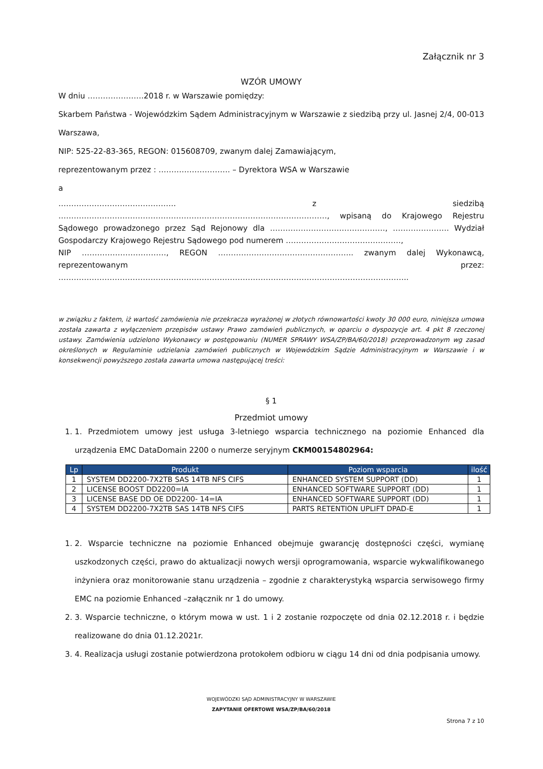Załącznik nr 3
WZÓR UMOWY
W dniu ………………….2018 r. w Warszawie pomiędzy:
Skarbem Państwa - Wojewódzkim Sądem Administracyjnym w Warszawie z siedzibą przy ul. Jasnej 2/4, 00-013 Warszawa,
NIP: 525-22-83-365, REGON: 015608709, zwanym dalej Zamawiającym,
reprezentowanym przez : ………………………. – Dyrektora WSA w Warszawie
a
………………………………………. z siedzibą ……………………………………………………………………………………………, wpisaną do Krajowego Rejestru Sądowego prowadzonego przez Sąd Rejonowy dla ………………………………………, …………………. Wydział Gospodarczy Krajowego Rejestru Sądowego pod numerem ………………………………………,
NIP ……………………………, REGON …………………………………………….. zwanym dalej Wykonawcą, reprezentowanym przez: ………………………………………………………………………………………………………………………..
w związku z faktem, iż wartość zamówienia nie przekracza wyrażonej w złotych równowartości kwoty 30 000 euro, niniejsza umowa została zawarta z wyłączeniem przepisów ustawy Prawo zamówień publicznych, w oparciu o dyspozycje art. 4 pkt 8 rzeczonej ustawy. Zamówienia udzielono Wykonawcy w postępowaniu (NUMER SPRAWY WSA/ZP/BA/60/2018) przeprowadzonym wg zasad określonych w Regulaminie udzielania zamówień publicznych w Wojewódzkim Sądzie Administracyjnym w Warszawie i w konsekwencji powyższego została zawarta umowa następującej treści:
§ 1
Przedmiot umowy
1. 1. Przedmiotem umowy jest usługa 3-letniego wsparcia technicznego na poziomie Enhanced dla urządzenia EMC DataDomain 2200 o numerze seryjnym CKM00154802964:
| Lp | Produkt | Poziom wsparcia | ilość |
| --- | --- | --- | --- |
| 1 | SYSTEM DD2200-7X2TB SAS 14TB NFS CIFS | ENHANCED SYSTEM SUPPORT (DD) | 1 |
| 2 | LICENSE BOOST DD2200=IA | ENHANCED SOFTWARE SUPPORT (DD) | 1 |
| 3 | LICENSE BASE DD OE DD2200- 14=IA | ENHANCED SOFTWARE SUPPORT (DD) | 1 |
| 4 | SYSTEM DD2200-7X2TB SAS 14TB NFS CIFS | PARTS RETENTION UPLIFT DPAD-E | 1 |
1. 2. Wsparcie techniczne na poziomie Enhanced obejmuje gwarancję dostępności części, wymianę uszkodzonych części, prawo do aktualizacji nowych wersji oprogramowania, wsparcie wykwalifikowanego inżyniera oraz monitorowanie stanu urządzenia – zgodnie z charakterystyką wsparcia serwisowego firmy EMC na poziomie Enhanced –załącznik nr 1 do umowy.
2. 3. Wsparcie techniczne, o którym mowa w ust. 1 i 2 zostanie rozpoczęte od dnia 02.12.2018 r. i będzie realizowane do dnia 01.12.2021r.
3. 4. Realizacja usługi zostanie potwierdzona protokołem odbioru w ciągu 14 dni od dnia podpisania umowy.
WOJEWÓDZKI SĄD ADMINISTRACYJNY W WARSZAWIE
ZAPYTANIE OFERTOWE WSA/ZP/BA/60/2018
Strona 7 z 10